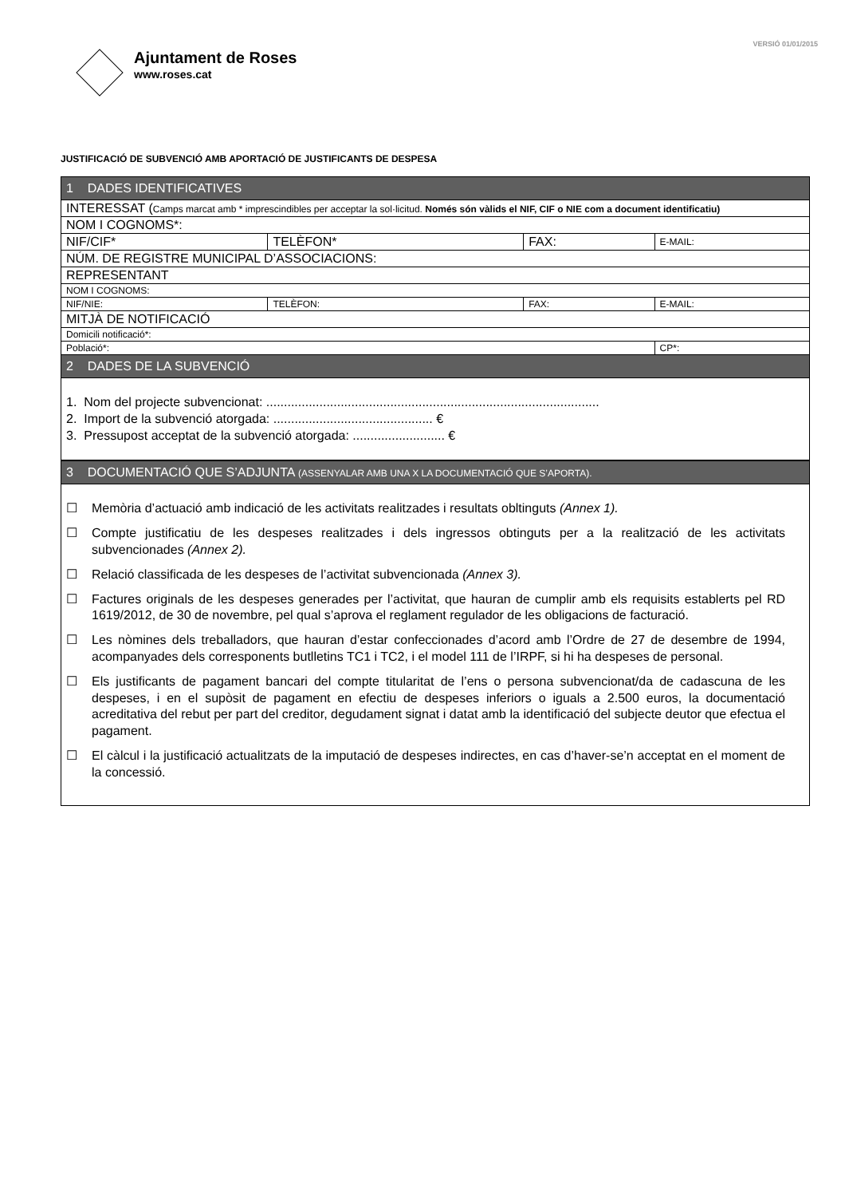VERSIÓ 01/01/2015
Ajuntament de Roses
www.roses.cat
JUSTIFICACIÓ DE SUBVENCIÓ AMB APORTACIÓ DE JUSTIFICANTS DE DESPESA
| 1 DADES IDENTIFICATIVES | | | |
| INTERESSAT ( Camps marcat amb * imprescindibles per acceptar la sol·licitud. Només són vàlids el NIF, CIF o NIE com a document identificatiu) | | | |
| NOM I COGNOMS*: | | | |
| NIF/CIF* | TELÈFON* | FAX: | E-MAIL: |
| NÚM. DE REGISTRE MUNICIPAL D’ASSOCIACIONS: | | | |
| REPRESENTANT | | | |
| NOM I COGNOMS: | | | |
| NIF/NIE: | TELÈFON: | FAX: | E-MAIL: |
| MITJÀ DE NOTIFICACIÓ | | | |
| Domicili notificació*: | | | |
| Població*: | | | CP*: |
| 2 DADES DE LA SUBVENCIÓ | | | |
1. Nom del projecte subvencionat: ..............................................................................................
2. Import de la subvenció atorgada: ............................................. €
3. Pressupost acceptat de la subvenció atorgada: .......................... €
| 3 DOCUMENTACIÓ QUE S’ADJUNTA (ASSENYALAR AMB UNA X LA DOCUMENTACIÓ QUE S’APORTA). |
☐ Memòria d’actuació amb indicació de les activitats realitzades i resultats obltinguts (Annex 1).
☐ Compte justificatiu de les despeses realitzades i dels ingressos obtinguts per a la realització de les activitats subvencionades (Annex 2).
☐ Relació classificada de les despeses de l’activitat subvencionada (Annex 3).
☐ Factures originals de les despeses generades per l’activitat, que hauran de cumplir amb els requisits establerts pel RD 1619/2012, de 30 de novembre, pel qual s’aprova el reglament regulador de les obligacions de facturació.
☐ Les nòmines dels treballadors, que hauran d’estar confeccionades d’acord amb l’Ordre de 27 de desembre de 1994, acompanyades dels corresponents butlletins TC1 i TC2, i el model 111 de l’IRPF, si hi ha despeses de personal.
☐ Els justificants de pagament bancari del compte titularitat de l’ens o persona subvencionat/da de cadascuna de les despeses, i en el supòsit de pagament en efectiu de despeses inferiors o iguals a 2.500 euros, la documentació acreditativa del rebut per part del creditor, degudament signat i datat amb la identificació del subjecte deutor que efectua el pagament.
☐ El càlcul i la justificació actualitzats de la imputació de despeses indirectes, en cas d’haver-se’n acceptat en el moment de la concessió.